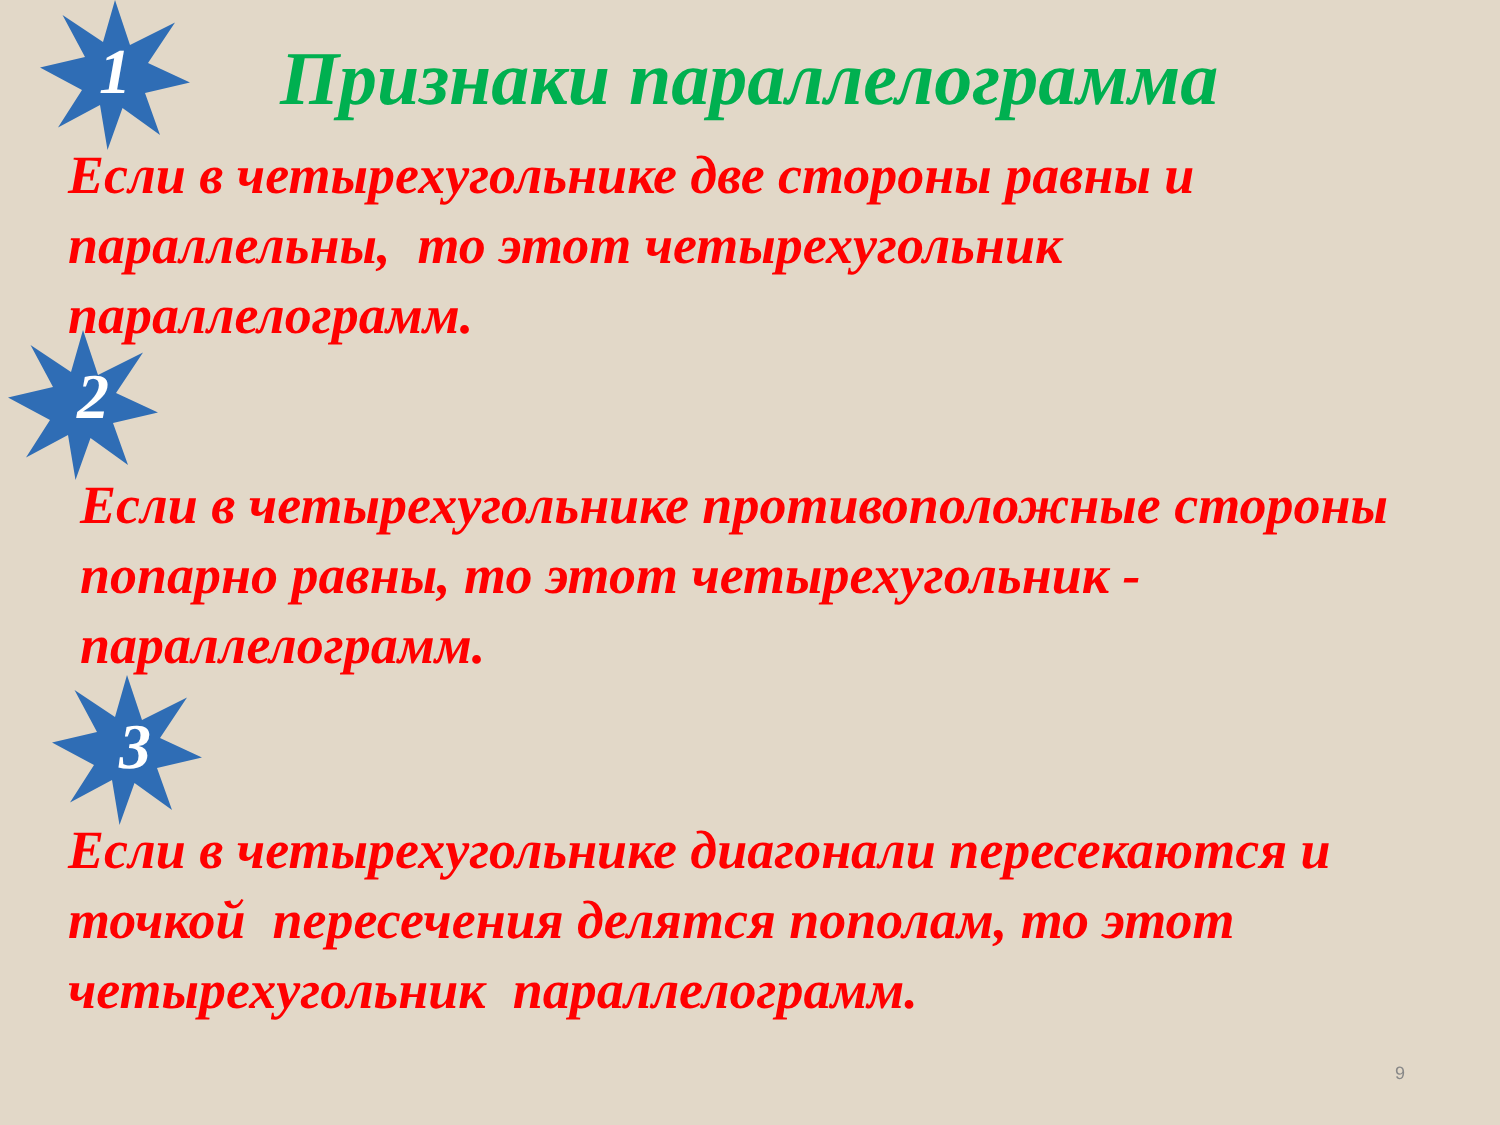1 Признаки параллелограмма
Если в четырехугольнике две стороны равны и параллельны, то этот четырехугольник параллелограмм.
2
Если в четырехугольнике противоположные стороны попарно равны, то этот четырехугольник - параллелограмм.
3
Если в четырехугольнике диагонали пересекаются и точкой пересечения делятся пополам, то этот четырехугольник параллелограмм.
9